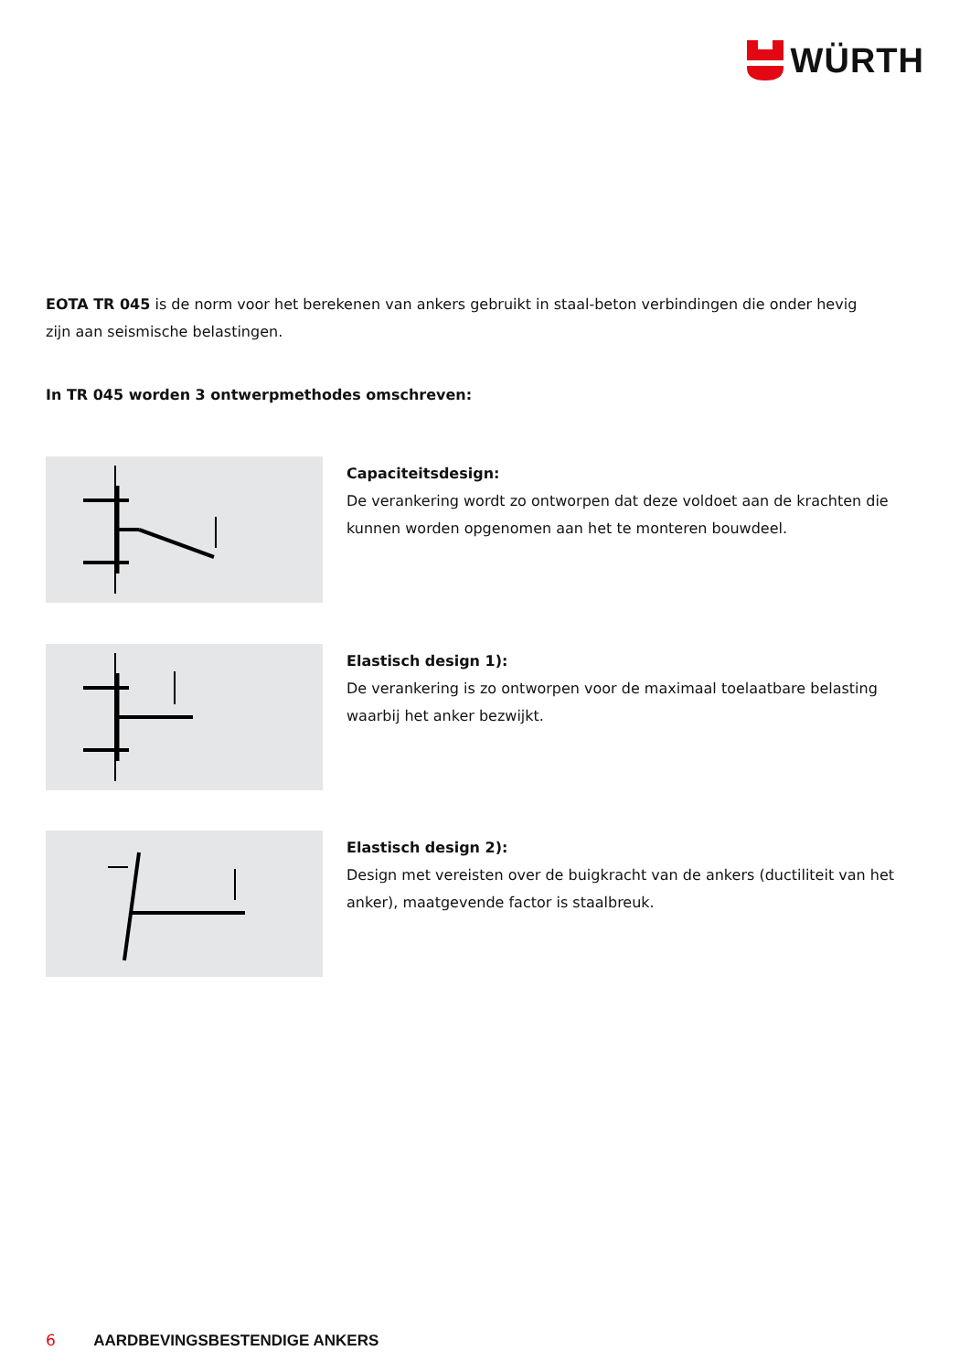WÜRTH
EOTA TR 045 is de norm voor het berekenen van ankers gebruikt in staal-beton verbindingen die onder hevig zijn aan seismische belastingen.
In TR 045 worden 3 ontwerpmethodes omschreven:
Capaciteitsdesign:
De verankering wordt zo ontworpen dat deze voldoet aan de krachten die kunnen worden opgenomen aan het te monteren bouwdeel.
Elastisch design 1):
De verankering is zo ontworpen voor de maximaal toelaatbare belasting waarbij het anker bezwijkt.
Elastisch design 2):
Design met vereisten over de buigkracht van de ankers (ductiliteit van het anker), maatgevende factor is staalbreuk.
6 AARDBEVINGSBESTENDIGE ANKERS